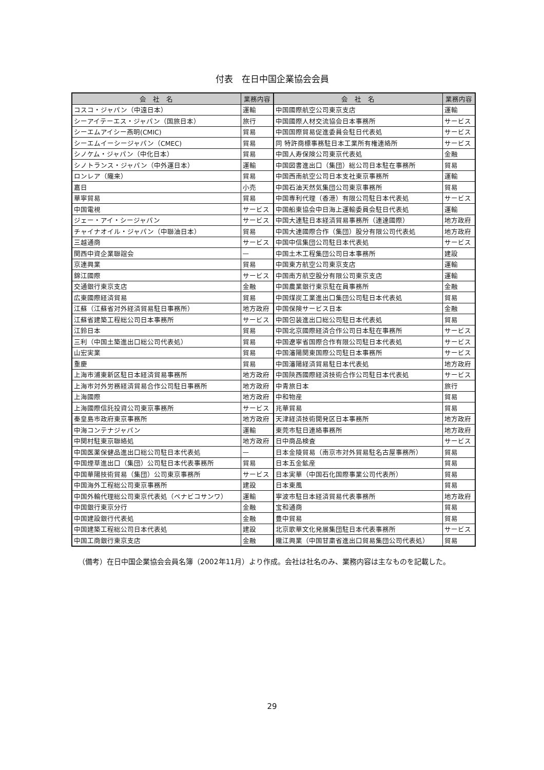付表　在日中国企業協会会員
| 会 社 名 | 業務内容 | 会 社 名 | 業務内容 |
| --- | --- | --- | --- |
| コスコ・ジャパン（中遠日本） | 運輸 | 中国國際航空公司東京支店 | 運輸 |
| シーアイテーエス・ジャパン（国旅日本） | 旅行 | 中国國際人材交流協会日本事務所 | サービス |
| シーエムアイシー燕明(CMIC) | 貿易 | 中国国際貿易促進委員会駐日代表処 | サービス |
| シーエムイーシージャパン（CMEC) | 貿易 | 同 特許商標事務駐日本工業所有権連絡所 | サービス |
| シノケム・ジャパン（中化日本） | 貿易 | 中国人寿保険公司東京代表処 | 金融 |
| シノトランス・ジャパン（中外運日本） | 運輸 | 中国図書進出口（集団）総公司日本駐在事務所 | 貿易 |
| ロンレア（隴来） | 貿易 | 中国西南航空公司日本支社東京事務所 | 運輸 |
| 嘉日 | 小売 | 中国石油天然気集団公司東京事務所 | 貿易 |
| 華寧貿易 | 貿易 | 中国専利代理（香港）有限公司駐日本代表処 | サービス |
| 中国電視 | サービス | 中国船東協会中日海上運輸委員会駐日代表処 | 運輸 |
| ジェー・アイ・シージャパン | サービス | 中国大連駐日本経済貿易事務所（連達國際） | 地方政府 |
| チャイナオイル・ジャパン（中聯油日本） | 貿易 | 中国大連國際合作（集団）股分有限公司代表処 | 地方政府 |
| 三越通商 | サービス | 中国中信集団公司駐日本代表処 | サービス |
| 関西中資企業聯誼会 | — | 中国土木工程集団公司日本事務所 | 建設 |
| 京連興業 | 貿易 | 中国東方航空公司東京支店 | 運輸 |
| 錦江國際 | サービス | 中国南方航空股分有限公司東京支店 | 運輸 |
| 交通銀行東京支店 | 金融 | 中国農業銀行東京駐在員事務所 | 金融 |
| 広東國際経済貿易 | 貿易 | 中国煤炭工業進出口集団公司駐日本代表処 | 貿易 |
| 江蘇（江蘇省対外経済貿易駐日事務所） | 地方政府 | 中国保険サービス日本 | 金融 |
| 江蘇省建築工程総公司日本事務所 | サービス | 中国包装進出口総公司駐日本代表処 | 貿易 |
| 江鈴日本 | 貿易 | 中国北京國際経済合作公司日本駐在事務所 | サービス |
| 三利（中国土築進出口総公司代表処） | 貿易 | 中国遼寧省国際合作有限公司駐日本代表処 | サービス |
| 山宏実業 | 貿易 | 中国瀋陽関東国際公司駐日本事務所 | サービス |
| 重慶 | 貿易 | 中国瀋陽経済貿易駐日本代表処 | 地方政府 |
| 上海市浦東新区駐日本経済貿易事務所 | 地方政府 | 中国陝西國際経済技術合作公司駐日本代表処 | サービス |
| 上海市対外労務経済貿易合作公司駐日事務所 | 地方政府 | 中青旅日本 | 旅行 |
| 上海國際 | 地方政府 | 中和物産 | 貿易 |
| 上海國際信託投資公司東京事務所 | サービス | 兆華貿易 | 貿易 |
| 秦皇島市政府東京事務所 | 地方政府 | 天津経済技術開発区日本事務所 | 地方政府 |
| 中海コンテナジャパン | 運輸 | 東莞市駐日連絡事務所 | 地方政府 |
| 中関村駐東京聯絡処 | 地方政府 | 日中商品検査 | サービス |
| 中国医薬保健品進出口総公司駐日本代表処 | — | 日本金陵貿易（南京市対外貿易駐名古屋事務所） | 貿易 |
| 中国煙草進出口（集団）公司駐日本代表事務所 | 貿易 | 日本五金鉱産 | 貿易 |
| 中国華陽技術貿易（集団）公司東京事務所 | サービス | 日本実華（中国石化国際事業公司代表所） | 貿易 |
| 中国海外工程総公司東京事務所 | 建設 | 日本東風 | 貿易 |
| 中国外輪代理総公司東京代表処（ペナビコサンワ） | 運輸 | 寧波市駐日本経済貿易代表事務所 | 地方政府 |
| 中国銀行東京分行 | 金融 | 宝和通商 | 貿易 |
| 中国建設銀行代表処 | 金融 | 豊中貿易 | 貿易 |
| 中国建築工程総公司日本代表処 | 建設 | 北京歌華文化発展集団駐日本代表事務所 | サービス |
| 中国工商銀行東京支店 | 金融 | 隴江興業（中国甘粛省進出口貿易集団公司代表処） | 貿易 |
（備考）在日中国企業協会会員名簿（2002年11月）より作成。会社は社名のみ、業務内容は主なものを記載した。
29